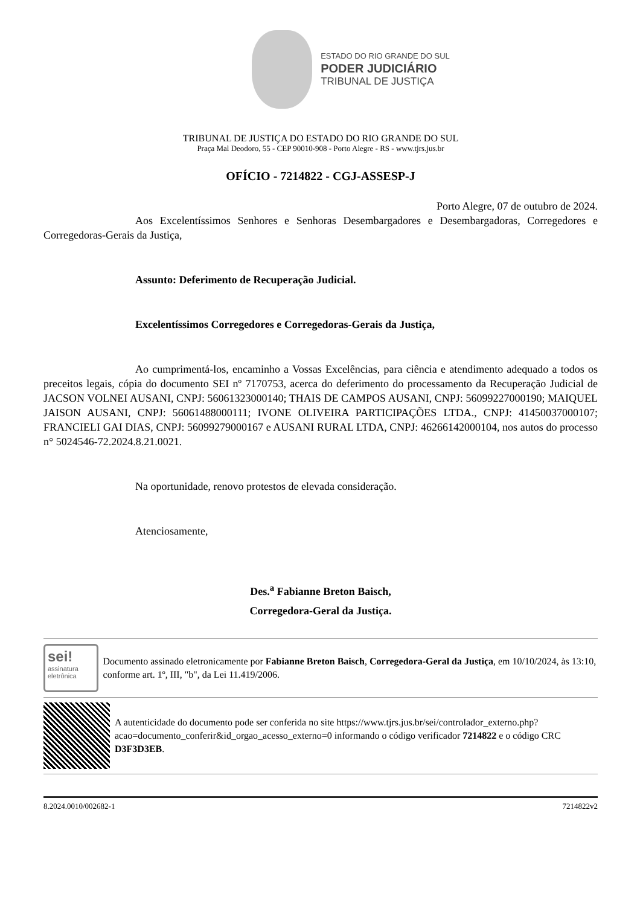ESTADO DO RIO GRANDE DO SUL
PODER JUDICIÁRIO
TRIBUNAL DE JUSTIÇA
TRIBUNAL DE JUSTIÇA DO ESTADO DO RIO GRANDE DO SUL
Praça Mal Deodoro, 55 - CEP 90010-908 - Porto Alegre - RS - www.tjrs.jus.br
OFÍCIO - 7214822 - CGJ-ASSESP-J
Porto Alegre, 07 de outubro de 2024.
Aos Excelentíssimos Senhores e Senhoras Desembargadores e Desembargadoras, Corregedores e Corregedoras-Gerais da Justiça,
Assunto: Deferimento de Recuperação Judicial.
Excelentíssimos Corregedores e Corregedoras-Gerais da Justiça,
Ao cumprimentá-los, encaminho a Vossas Excelências, para ciência e atendimento adequado a todos os preceitos legais, cópia do documento SEI nº 7170753, acerca do deferimento do processamento da Recuperação Judicial de JACSON VOLNEI AUSANI, CNPJ: 56061323000140; THAIS DE CAMPOS AUSANI, CNPJ: 56099227000190; MAIQUEL JAISON AUSANI, CNPJ: 56061488000111; IVONE OLIVEIRA PARTICIPAÇÕES LTDA., CNPJ: 41450037000107; FRANCIELI GAI DIAS, CNPJ: 56099279000167 e AUSANI RURAL LTDA, CNPJ: 46266142000104, nos autos do processo n° 5024546-72.2024.8.21.0021.
Na oportunidade, renovo protestos de elevada consideração.
Atenciosamente,
Des.<sup>a</sup> Fabianne Breton Baisch,
Corregedora-Geral da Justiça.
sei!
assinatura eletrônica
Documento assinado eletronicamente por Fabianne Breton Baisch, Corregedora-Geral da Justiça, em 10/10/2024, às 13:10, conforme art. 1º, III, "b", da Lei 11.419/2006.
A autenticidade do documento pode ser conferida no site https://www.tjrs.jus.br/sei/controlador_externo.php?acao=documento_conferir&id_orgao_acesso_externo=0 informando o código verificador 7214822 e o código CRC D3F3D3EB.
8.2024.0010/002682-1 7214822v2